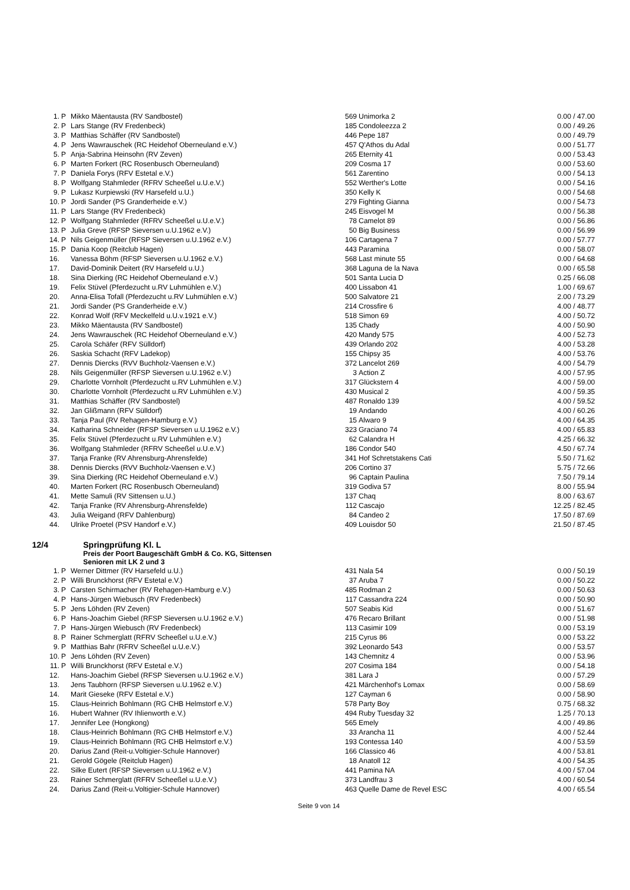| 1. | P | Mikko Mäentausta (RV Sandbostel) | 569 | Unimorka 2 | 0.00 / 47.00 |
| 2. | P | Lars Stange (RV Fredenbeck) | 185 | Condoleezza 2 | 0.00 / 49.26 |
| 3. | P | Matthias Schäffer (RV Sandbostel) | 446 | Pepe 187 | 0.00 / 49.79 |
| 4. | P | Jens Wawrauschek (RC Heidehof Oberneuland e.V.) | 457 | Q'Athos du Adal | 0.00 / 51.77 |
| 5. | P | Anja-Sabrina Heinsohn (RV Zeven) | 265 | Eternity 41 | 0.00 / 53.43 |
| 6. | P | Marten Forkert (RC Rosenbusch Oberneuland) | 209 | Cosma 17 | 0.00 / 53.60 |
| 7. | P | Daniela Forys (RFV Estetal e.V.) | 561 | Zarentino | 0.00 / 54.13 |
| 8. | P | Wolfgang Stahmleder (RFRV Scheeßel u.U.e.V.) | 552 | Werther's Lotte | 0.00 / 54.16 |
| 9. | P | Lukasz Kurpiewski (RV Harsefeld u.U.) | 350 | Kelly K | 0.00 / 54.68 |
| 10. | P | Jordi Sander (PS Granderheide e.V.) | 279 | Fighting Gianna | 0.00 / 54.73 |
| 11. | P | Lars Stange (RV Fredenbeck) | 245 | Eisvogel M | 0.00 / 56.38 |
| 12. | P | Wolfgang Stahmleder (RFRV Scheeßel u.U.e.V.) | 78 | Camelot 89 | 0.00 / 56.86 |
| 13. | P | Julia Greve (RFSP Sieversen u.U.1962 e.V.) | 50 | Big Business | 0.00 / 56.99 |
| 14. | P | Nils Geigenmüller (RFSP Sieversen u.U.1962 e.V.) | 106 | Cartagena 7 | 0.00 / 57.77 |
| 15. | P | Dania Koop (Reitclub Hagen) | 443 | Paramina | 0.00 / 58.07 |
| 16. | | Vanessa Böhm (RFSP Sieversen u.U.1962 e.V.) | 568 | Last minute 55 | 0.00 / 64.68 |
| 17. | | David-Dominik Deitert (RV Harsefeld u.U.) | 368 | Laguna de la Nava | 0.00 / 65.58 |
| 18. | | Sina Dierking (RC Heidehof Oberneuland e.V.) | 501 | Santa Lucia D | 0.25 / 66.08 |
| 19. | | Felix Stüvel (Pferdezucht u.RV Luhmühlen e.V.) | 400 | Lissabon 41 | 1.00 / 69.67 |
| 20. | | Anna-Elisa Tofall (Pferdezucht u.RV Luhmühlen e.V.) | 500 | Salvatore 21 | 2.00 / 73.29 |
| 21. | | Jordi Sander (PS Granderheide e.V.) | 214 | Crossfire 6 | 4.00 / 48.77 |
| 22. | | Konrad Wolf (RFV Meckelfeld u.U.v.1921 e.V.) | 518 | Simon 69 | 4.00 / 50.72 |
| 23. | | Mikko Mäentausta (RV Sandbostel) | 135 | Chady | 4.00 / 50.90 |
| 24. | | Jens Wawrauschek (RC Heidehof Oberneuland e.V.) | 420 | Mandy 575 | 4.00 / 52.73 |
| 25. | | Carola Schäfer (RFV Sülldorf) | 439 | Orlando 202 | 4.00 / 53.28 |
| 26. | | Saskia Schacht (RFV Ladekop) | 155 | Chipsy 35 | 4.00 / 53.76 |
| 27. | | Dennis Diercks (RVV Buchholz-Vaensen e.V.) | 372 | Lancelot 269 | 4.00 / 54.79 |
| 28. | | Nils Geigenmüller (RFSP Sieversen u.U.1962 e.V.) | 3 | Action Z | 4.00 / 57.95 |
| 29. | | Charlotte Vornholt (Pferdezucht u.RV Luhmühlen e.V.) | 317 | Glückstern 4 | 4.00 / 59.00 |
| 30. | | Charlotte Vornholt (Pferdezucht u.RV Luhmühlen e.V.) | 430 | Musical 2 | 4.00 / 59.35 |
| 31. | | Matthias Schäffer (RV Sandbostel) | 487 | Ronaldo 139 | 4.00 / 59.52 |
| 32. | | Jan Glißmann (RFV Sülldorf) | 19 | Andando | 4.00 / 60.26 |
| 33. | | Tanja Paul (RV Rehagen-Hamburg e.V.) | 15 | Alwaro 9 | 4.00 / 64.35 |
| 34. | | Katharina Schneider (RFSP Sieversen u.U.1962 e.V.) | 323 | Graciano 74 | 4.00 / 65.83 |
| 35. | | Felix Stüvel (Pferdezucht u.RV Luhmühlen e.V.) | 62 | Calandra H | 4.25 / 66.32 |
| 36. | | Wolfgang Stahmleder (RFRV Scheeßel u.U.e.V.) | 186 | Condor 540 | 4.50 / 67.74 |
| 37. | | Tanja Franke (RV Ahrensburg-Ahrensfelde) | 341 | Hof Schretstakens Cati | 5.50 / 71.62 |
| 38. | | Dennis Diercks (RVV Buchholz-Vaensen e.V.) | 206 | Cortino 37 | 5.75 / 72.66 |
| 39. | | Sina Dierking (RC Heidehof Oberneuland e.V.) | 96 | Captain Paulina | 7.50 / 79.14 |
| 40. | | Marten Forkert (RC Rosenbusch Oberneuland) | 319 | Godiva 57 | 8.00 / 55.94 |
| 41. | | Mette Samuli (RV Sittensen u.U.) | 137 | Chaq | 8.00 / 63.67 |
| 42. | | Tanja Franke (RV Ahrensburg-Ahrensfelde) | 112 | Cascajo | 12.25 / 82.45 |
| 43. | | Julia Weigand (RFV Dahlenburg) | 84 | Candeo 2 | 17.50 / 87.69 |
| 44. | | Ulrike Proetel (PSV Handorf e.V.) | 409 | Louisdor 50 | 21.50 / 87.45 |
12/4 Springprüfung Kl. L
Preis der Poort Baugeschäft GmbH & Co. KG, Sittensen
Senioren mit LK 2 und 3
| 1. | P | Werner Dittmer (RV Harsefeld u.U.) | 431 | Nala 54 | 0.00 / 50.19 |
| 2. | P | Willi Brunckhorst (RFV Estetal e.V.) | 37 | Aruba 7 | 0.00 / 50.22 |
| 3. | P | Carsten Schirmacher (RV Rehagen-Hamburg e.V.) | 485 | Rodman 2 | 0.00 / 50.63 |
| 4. | P | Hans-Jürgen Wiebusch (RV Fredenbeck) | 117 | Cassandra 224 | 0.00 / 50.90 |
| 5. | P | Jens Löhden (RV Zeven) | 507 | Seabis Kid | 0.00 / 51.67 |
| 6. | P | Hans-Joachim Giebel (RFSP Sieversen u.U.1962 e.V.) | 476 | Recaro Brillant | 0.00 / 51.98 |
| 7. | P | Hans-Jürgen Wiebusch (RV Fredenbeck) | 113 | Casimir 109 | 0.00 / 53.19 |
| 8. | P | Rainer Schmerglatt (RFRV Scheeßel u.U.e.V.) | 215 | Cyrus 86 | 0.00 / 53.22 |
| 9. | P | Matthias Bahr (RFRV Scheeßel u.U.e.V.) | 392 | Leonardo 543 | 0.00 / 53.57 |
| 10. | P | Jens Löhden (RV Zeven) | 143 | Chemnitz 4 | 0.00 / 53.96 |
| 11. | P | Willi Brunckhorst (RFV Estetal e.V.) | 207 | Cosima 184 | 0.00 / 54.18 |
| 12. | | Hans-Joachim Giebel (RFSP Sieversen u.U.1962 e.V.) | 381 | Lara J | 0.00 / 57.29 |
| 13. | | Jens Taubhorn (RFSP Sieversen u.U.1962 e.V.) | 421 | Märchenhof's Lomax | 0.00 / 58.69 |
| 14. | | Marit Gieseke (RFV Estetal e.V.) | 127 | Cayman 6 | 0.00 / 58.90 |
| 15. | | Claus-Heinrich Bohlmann (RG CHB Helmstorf e.V.) | 578 | Party Boy | 0.75 / 68.32 |
| 16. | | Hubert Wahner (RV Ihlienworth e.V.) | 494 | Ruby Tuesday 32 | 1.25 / 70.13 |
| 17. | | Jennifer Lee (Hongkong) | 565 | Emely | 4.00 / 49.86 |
| 18. | | Claus-Heinrich Bohlmann (RG CHB Helmstorf e.V.) | 33 | Arancha 11 | 4.00 / 52.44 |
| 19. | | Claus-Heinrich Bohlmann (RG CHB Helmstorf e.V.) | 193 | Contessa 140 | 4.00 / 53.59 |
| 20. | | Darius Zand (Reit-u.Voltigier-Schule Hannover) | 166 | Classico 46 | 4.00 / 53.81 |
| 21. | | Gerold Gögele (Reitclub Hagen) | 18 | Anatoll 12 | 4.00 / 54.35 |
| 22. | | Silke Eutert (RFSP Sieversen u.U.1962 e.V.) | 441 | Pamina NA | 4.00 / 57.04 |
| 23. | | Rainer Schmerglatt (RFRV Scheeßel u.U.e.V.) | 373 | Landfrau 3 | 4.00 / 60.54 |
| 24. | | Darius Zand (Reit-u.Voltigier-Schule Hannover) | 463 | Quelle Dame de Revel ESC | 4.00 / 65.54 |
Seite 9 von 14